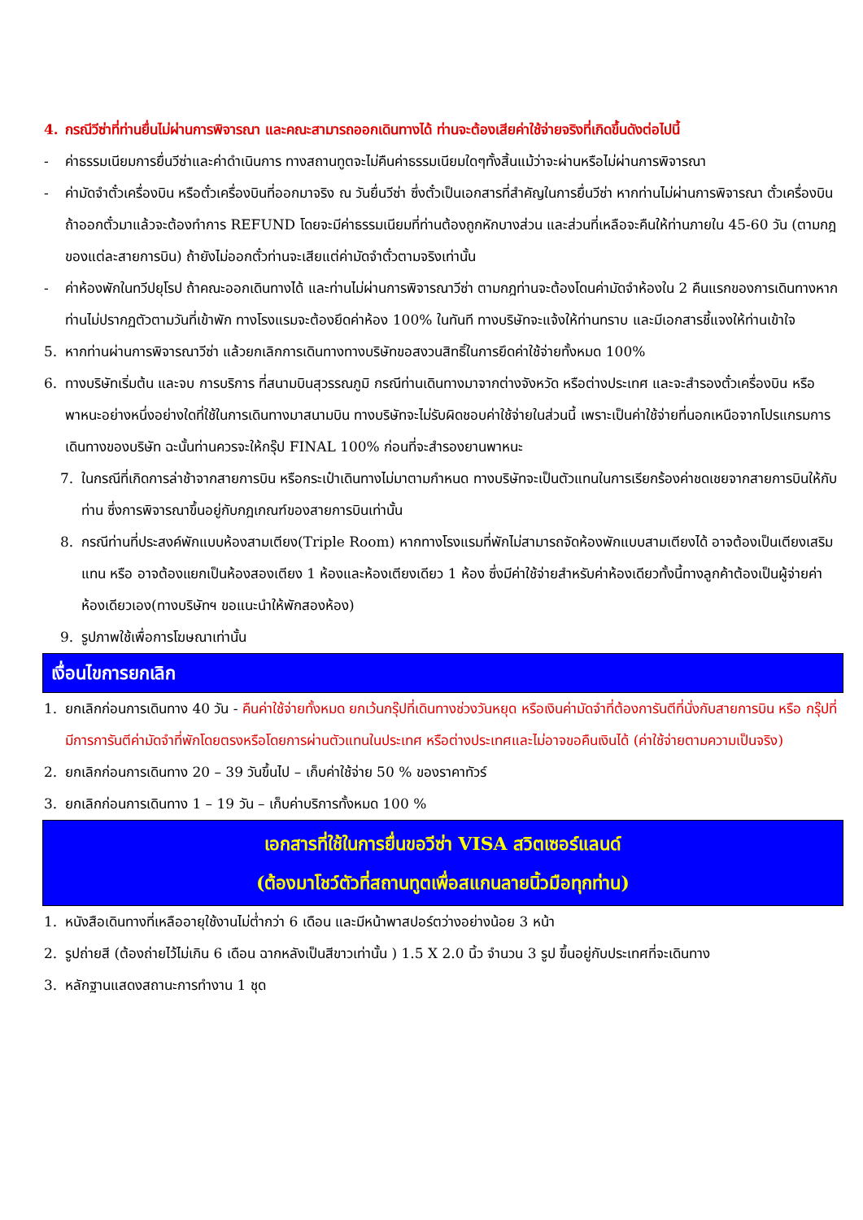4. กรณีวีซ่าที่ท่านยื่นไม่ผ่านการพิจารณา และคณะสามารถออกเดินทางได้ ท่านจะต้องเสียค่าใช้จ่ายจริงที่เกิดขึ้นดังต่อไปนี้
- ค่าธรรมเนียมการยื่นวีซ่าและค่าดำเนินการ ทางสถานทูตจะไม่คืนค่าธรรมเนียมใดๆทั้งสิ้นแม้ว่าจะผ่านหรือไม่ผ่านการพิจารณา
- ค่ามัดจำตั๋วเครื่องบิน หรือตั๋วเครื่องบินที่ออกมาจริง ณ วันยื่นวีซ่า ซึ่งตั๋วเป็นเอกสารที่สำคัญในการยื่นวีซ่า หากท่านไม่ผ่านการพิจารณา ตั๋วเครื่องบินถ้าออกตั๋วมาแล้วจะต้องทำการ REFUND โดยจะมีค่าธรรมเนียมที่ท่านต้องถูกหักบางส่วน และส่วนที่เหลือจะคืนให้ท่านภายใน 45-60 วัน (ตามกฎของแต่ละสายการบิน) ถ้ายังไม่ออกตั๋วท่านจะเสียแต่ค่ามัดจำตั๋วตามจริงเท่านั้น
- ค่าห้องพักในทวีปยุโรป ถ้าคณะออกเดินทางได้ และท่านไม่ผ่านการพิจารณาวีซ่า ตามกฎท่านจะต้องโดนค่ามัดจำห้องใน 2 คืนแรกของการเดินทางหากท่านไม่ปรากฏตัวตามวันที่เข้าพัก ทางโรงแรมจะต้องยึดค่าห้อง 100% ในทันที ทางบริษัทจะแจ้งให้ท่านทราบ และมีเอกสารชี้แจงให้ท่านเข้าใจ
5. หากท่านผ่านการพิจารณาวีซ่า แล้วยกเลิกการเดินทางทางบริษัทขอสงวนสิทธิ์ในการยึดค่าใช้จ่ายทั้งหมด 100%
6. ทางบริษัทเริ่มต้น และจบ การบริการ ที่สนามบินสุวรรณภูมิ กรณีท่านเดินทางมาจากต่างจังหวัด หรือต่างประเทศ และจะสำรองตั๋วเครื่องบิน หรือพาหนะอย่างหนึ่งอย่างใดที่ใช้ในการเดินทางมาสนามบิน ทางบริษัทจะไม่รับผิดชอบค่าใช้จ่ายในส่วนนี้ เพราะเป็นค่าใช้จ่ายที่นอกเหนือจากโปรแกรมการเดินทางของบริษัท ฉะนั้นท่านควรจะให้กรุ๊ป FINAL 100% ก่อนที่จะสำรองยานพาหนะ
7. ในกรณีที่เกิดการล่าช้าจากสายการบิน หรือกระเป๋าเดินทางไม่มาตามกำหนด ทางบริษัทจะเป็นตัวแทนในการเรียกร้องค่าชดเชยจากสายการบินให้กับท่าน ซึ่งการพิจารณาขึ้นอยู่กับกฎเกณฑ์ของสายการบินเท่านั้น
8. กรณีท่านที่ประสงค์พักแบบห้องสามเตียง(Triple Room) หากทางโรงแรมที่พักไม่สามารถจัดห้องพักแบบสามเตียงได้ อาจต้องเป็นเตียงเสริมแทน หรือ อาจต้องแยกเป็นห้องสองเตียง 1 ห้องและห้องเตียงเดียว 1 ห้อง ซึ่งมีค่าใช้จ่ายสำหรับค่าห้องเดียวทั้งนี้ทางลูกค้าต้องเป็นผู้จ่ายค่าห้องเดียวเอง(ทางบริษัทฯ ขอแนะนำให้พักสองห้อง)
9. รูปภาพใช้เพื่อการโฆษณาเท่านั้น
เงื่อนไขการยกเลิก
1. ยกเลิกก่อนการเดินทาง 40 วัน - คืนค่าใช้จ่ายทั้งหมด ยกเว้นกรุ๊ปที่เดินทางช่วงวันหยุด หรือเงินค่ามัดจำที่ต้องการันตีที่นั่งกับสายการบิน หรือ กรุ๊ปที่มีการการันตีค่ามัดจำที่พักโดยตรงหรือโดยการผ่านตัวแทนในประเทศ หรือต่างประเทศและไม่อาจขอคืนเงินได้ (ค่าใช้จ่ายตามความเป็นจริง)
2. ยกเลิกก่อนการเดินทาง 20 – 39 วันขึ้นไป – เก็บค่าใช้จ่าย 50 % ของราคาทัวร์
3. ยกเลิกก่อนการเดินทาง 1 – 19 วัน – เก็บค่าบริการทั้งหมด 100 %
เอกสารที่ใช้ในการยื่นขอวีซ่า VISA สวิตเซอร์แลนด์
(ต้องมาโชว์ตัวที่สถานทูตเพื่อสแกนลายนิ้วมือทุกท่าน)
1. หนังสือเดินทางที่เหลืออายุใช้งานไม่ต่ำกว่า 6 เดือน และมีหน้าพาสปอร์ตว่างอย่างน้อย 3 หน้า
2. รูปถ่ายสี (ต้องถ่ายไว้ไม่เกิน 6 เดือน ฉากหลังเป็นสีขาวเท่านั้น ) 1.5 X 2.0 นิ้ว จำนวน 3 รูป ขึ้นอยู่กับประเทศที่จะเดินทาง
3. หลักฐานแสดงสถานะการทำงาน 1 ชุด